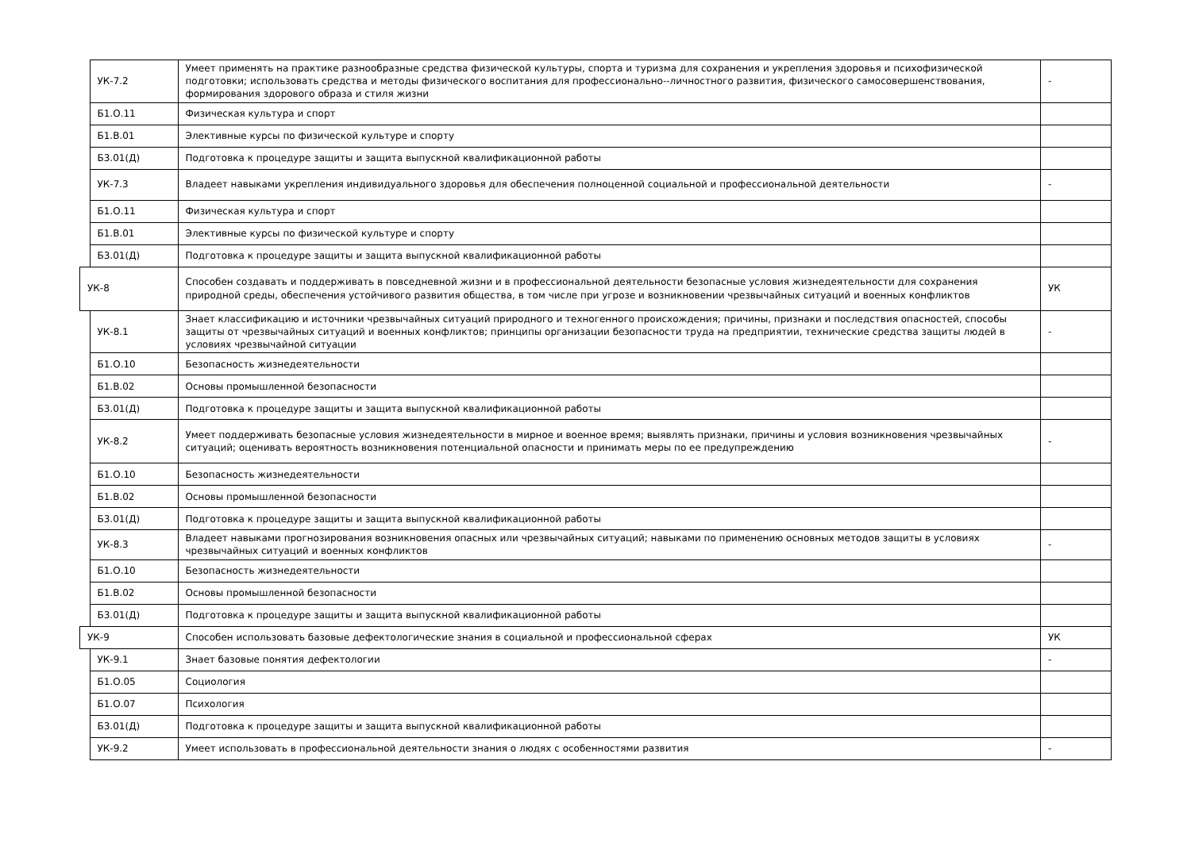| | УК-7.2 | Умеет применять на практике разнообразные средства физической культуры, спорта и туризма для сохранения и укрепления здоровья и психофизической подготовки; использовать средства и методы физического воспитания для профессионально--личностного развития, физического самосовершенствования, формирования здорового образа и стиля жизни | - |
| | Б1.О.11 | Физическая культура и спорт | |
| | Б1.В.01 | Элективные курсы по физической культуре и спорту | |
| | Б3.01(Д) | Подготовка к процедуре защиты и защита выпускной квалификационной работы | |
| | УК-7.3 | Владеет навыками укрепления индивидуального здоровья для обеспечения полноценной социальной и профессиональной деятельности | - |
| | Б1.О.11 | Физическая культура и спорт | |
| | Б1.В.01 | Элективные курсы по физической культуре и спорту | |
| | Б3.01(Д) | Подготовка к процедуре защиты и защита выпускной квалификационной работы | |
| УК-8 | | Способен создавать и поддерживать в повседневной жизни и в профессиональной деятельности безопасные условия жизнедеятельности для сохранения природной среды, обеспечения устойчивого развития общества, в том числе при угрозе и возникновении чрезвычайных ситуаций и военных конфликтов | УК |
| | УК-8.1 | Знает классификацию и источники чрезвычайных ситуаций природного и техногенного происхождения; причины, признаки и последствия опасностей, способы защиты от чрезвычайных ситуаций и военных конфликтов; принципы организации безопасности труда на предприятии, технические средства защиты людей в условиях чрезвычайной ситуации | - |
| | Б1.О.10 | Безопасность жизнедеятельности | |
| | Б1.В.02 | Основы промышленной безопасности | |
| | Б3.01(Д) | Подготовка к процедуре защиты и защита выпускной квалификационной работы | |
| | УК-8.2 | Умеет поддерживать безопасные условия жизнедеятельности в мирное и военное время; выявлять признаки, причины и условия возникновения чрезвычайных ситуаций; оценивать вероятность возникновения потенциальной опасности и принимать меры по ее предупреждению | - |
| | Б1.О.10 | Безопасность жизнедеятельности | |
| | Б1.В.02 | Основы промышленной безопасности | |
| | Б3.01(Д) | Подготовка к процедуре защиты и защита выпускной квалификационной работы | |
| | УК-8.3 | Владеет навыками прогнозирования возникновения опасных или чрезвычайных ситуаций; навыками по применению основных методов защиты в условиях чрезвычайных ситуаций и военных конфликтов | - |
| | Б1.О.10 | Безопасность жизнедеятельности | |
| | Б1.В.02 | Основы промышленной безопасности | |
| | Б3.01(Д) | Подготовка к процедуре защиты и защита выпускной квалификационной работы | |
| УК-9 | | Способен использовать базовые дефектологические знания в социальной и профессиональной сферах | УК |
| | УК-9.1 | Знает базовые понятия дефектологии | - |
| | Б1.О.05 | Социология | |
| | Б1.О.07 | Психология | |
| | Б3.01(Д) | Подготовка к процедуре защиты и защита выпускной квалификационной работы | |
| | УК-9.2 | Умеет использовать в профессиональной деятельности знания о людях с особенностями развития | - |